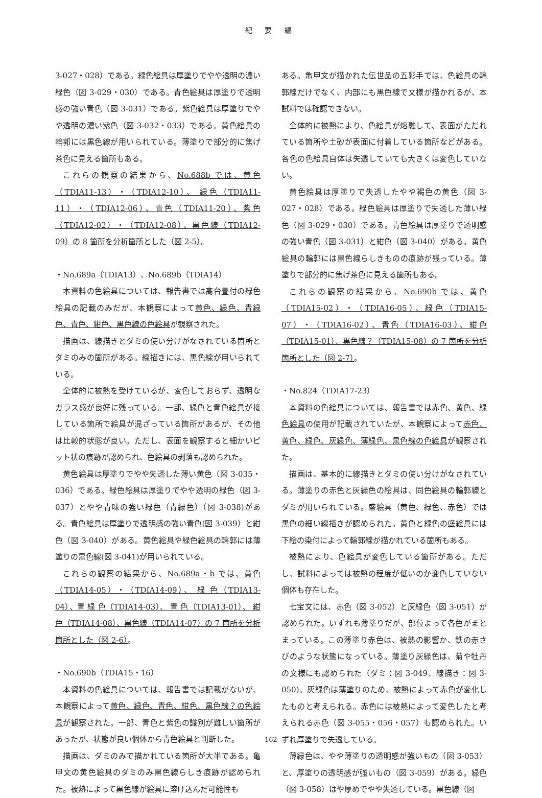紀 要 編
3-027・028）である。緑色絵具は厚塗りでやや透明の濃い緑色（図 3-029・030）である。青色絵具は厚塗りで透明感の強い青色（図 3-031）である。紫色絵具は厚塗りでやや透明の濃い紫色（図 3-032・033）である。黄色絵具の輪郭には黒色線が用いられている。薄塗りで部分的に焦げ茶色に見える箇所もある。
これらの観察の結果から、No.688b では、黄色（TDIA11-13）・（TDIA12-10）、 緑色（TDIA11-11）・（TDIA12-06）、青色（TDIA11-20）、紫色（TDIA12-02）・（TDIA12-08）、黒色線（TDIA12-09）の 8 箇所を分析箇所とした（図 2-5）。
・No.689a（TDIA13）、No.689b（TDIA14）
本資料の色絵具については、報告書では高台畳付の緑色絵具の記載のみだが、本観察によって黄色、緑色、青緑色、青色、紺色、黒色線の色絵具が観察された。
描画は、線描きとダミの使い分けがなされている箇所とダミのみの箇所がある。線描きには、黒色線が用いられている。
全体的に被熱を受けているが、変色しておらず、透明なガラス感が良好に残っている。一部、緑色と青色絵具が接している箇所で絵具が混ざっている箇所があるが、その他は比較的状態が良い。ただし、表面を観察すると細かいピット状の痕跡が認められ、色絵具の剥落も認められた。
黄色絵具は厚塗りでやや失透した薄い黄色（図 3-035・036）である。緑色絵具は厚塗りでやや透明の緑色（図 3-037）とやや青味の強い緑色（青緑色）（図 3-038)がある。青色絵具は厚塗りで透明感の強い青色(図 3-039）と紺色（図 3-040）がある。黄色絵具や緑色絵具の輪郭には薄塗りの黒色線(図 3-041)が用いられている。
これらの観察の結果から、No.689a・b では、黄色（TDIA14-05）・（TDIA14-09）、 緑 色（TDIA13-04）、青 緑 色（TDIA14-03）、 青 色（TDIA13-01）、 紺 色（TDIA14-08）、黒色線（TDIA14-07）の 7 箇所を分析箇所とした（図 2-6）。
・No.690b（TDIA15・16）
本資料の色絵具については、報告書では記載がないが、本観察によって黄色、緑色、青色、紺色、黒色線？の色絵具が観察された。一部、青色と紫色の識別が難しい箇所があったが、状態が良い個体から青色絵具と判断した。
描画は、ダミのみで描かれている箇所が大半である。亀甲文の黄色絵具のダミのみ黒色線らしき痕跡が認められた。被熱によって黒色線が絵具に溶け込んだ可能性も
ある。亀甲文が描かれた伝世品の五彩手では、色絵具の輪郭線だけでなく、内部にも黒色線で文様が描かれるが、本試料では確認できない。
全体的に被熱により、色絵具が熔融して、表面がただれている箇所や土砂が表面に付着している箇所などがある。各色の色絵具自体は失透していても大きくは変色していない。
黄色絵具は厚塗りで失透したやや褐色の黄色（図 3-027・028）である。緑色絵具は厚塗りで失透した薄い緑色（図 3-029・030）である。青色絵具は厚塗りで透明感の強い青色（図 3-031）と紺色（図 3-040）がある。黄色絵具の輪郭には黒色線らしきものの痕跡が残っている。薄塗りで部分的に焦げ茶色に見える箇所もある。
これらの観察の結果から、No.690b では、黄色（TDIA15-02）・（TDIA16-05）、緑色（TDIA15-07）・（TDIA16-02）、青色（TDIA16-03）、紺色（TDIA15-01）、黒色線？（TDIA15-08）の 7 箇所を分析箇所とした（図 2-7）。
・No.824（TDIA17-23）
本資料の色絵具については、報告書では赤色、黄色、緑色絵具の使用が記載されていたが、本観察によって赤色、黄色、緑色、灰緑色、薄緑色、黒色線の色絵具が観察された。
描画は、基本的に線描きとダミの使い分けがなされている。薄塗りの赤色と灰緑色の絵具は、同色絵具の輪郭線とダミが用いられている。盛絵具（黄色、緑色、赤色）では黒色の細い線描きが認められた。黄色と緑色の盛絵具には下絵の染付によって輪郭線が描かれている箇所もある。
被熱により、色絵具が変色している箇所がある。ただし、試料によっては被熱の程度が低いのか変色していない個体も存在した。
七宝文には、赤色（図 3-052）と灰緑色（図 3-051）が認められた。いずれも薄塗りだが、部位よって各色がまとまっている。この薄塗り赤色は、被熱の影響か、鉄の赤さびのような状態になっている。薄塗り灰緑色は、菊や牡丹の文様にも認められた（ダミ：図 3-049、線描き：図 3-050)。灰緑色は薄塗りのため、被熱によって赤色が変化したものと考えられる。赤色には被熱によって変色したと考えられる赤色（図 3-055・056・057）も認められた。いずれ厚塗りで失透している。
薄緑色は、やや薄塗りの透明感が強いもの（図 3-053）と、厚塗りの透明感が強いもの（図 3-059）がある。緑色（図 3-058）はや厚めでやや失透している。黒色線（図
162